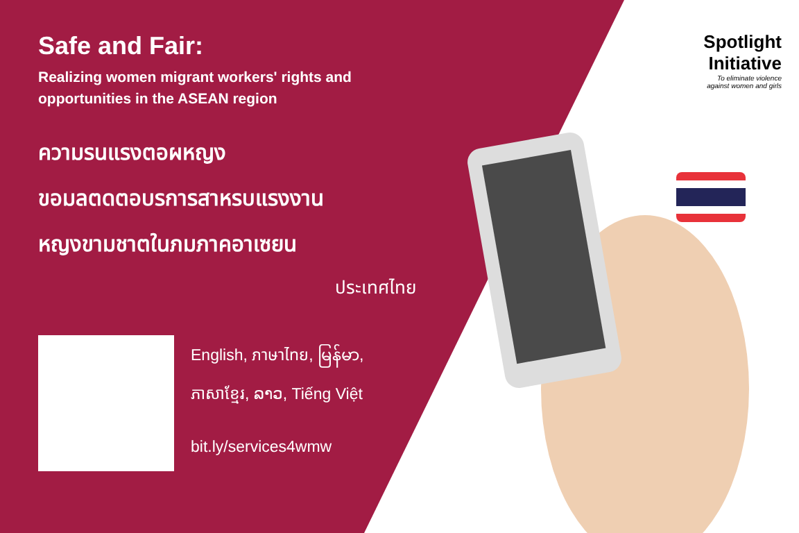Safe and Fair:
Realizing women migrant workers' rights and opportunities in the ASEAN region
ความรนแรงตอผหญง
ขอมลตดตอบรการสาหรบแรงงาน
หญงขามชาตในภมภาคอาเซยน
ประเทศไทย
English, ภาษาไทย, မြန်မာ,
ភាសាខ្មែរ, ລາວ, Tiếng Việt
bit.ly/services4wmw
Spotlight
Initiative
To eliminate violence
against women and girls